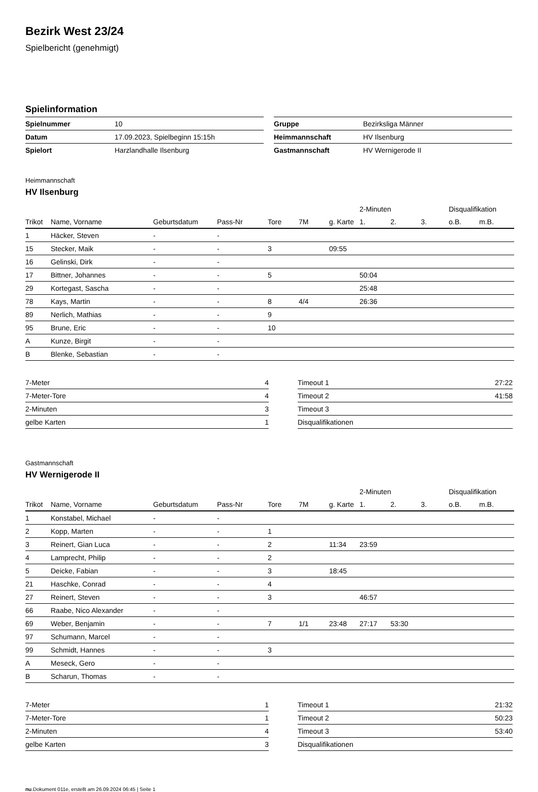Bezirk West 23/24
Spielbericht (genehmigt)
Spielinformation
| Spielnummer | 10 |
| Datum | 17.09.2023, Spielbeginn 15:15h |
| Spielort | Harzlandhalle Ilsenburg |
| Gruppe | Bezirksliga Männer |
| Heimmannschaft | HV Ilsenburg |
| Gastmannschaft | HV Wernigerode II |
Heimmannschaft
HV Ilsenburg
| | | | | | | | 2-Minuten | | | Disqualifikation | |
| Trikot | Name, Vorname | Geburtsdatum | Pass-Nr | Tore | 7M | g. Karte | 1. | 2. | 3. | o.B. | m.B. |
| 1 | Häcker, Steven | - | - | | | | | | | | |
| 15 | Stecker, Maik | - | - | 3 | | 09:55 | | | | | |
| 16 | Gelinski, Dirk | - | - | | | | | | | | |
| 17 | Bittner, Johannes | - | - | 5 | | | 50:04 | | | | |
| 29 | Kortegast, Sascha | - | - | | | | 25:48 | | | | |
| 78 | Kays, Martin | - | - | 8 | 4/4 | | 26:36 | | | | |
| 89 | Nerlich, Mathias | - | - | 9 | | | | | | | |
| 95 | Brune, Eric | - | - | 10 | | | | | | | |
| A | Kunze, Birgit | - | - | | | | | | | | |
| B | Blenke, Sebastian | - | - | | | | | | | | |
| 7-Meter | 4 |
| 7-Meter-Tore | 4 |
| 2-Minuten | 3 |
| gelbe Karten | 1 |
| Timeout 1 | 27:22 |
| Timeout 2 | 41:58 |
| Timeout 3 | |
| Disqualifikationen | |
Gastmannschaft
HV Wernigerode II
| | | | | | | | 2-Minuten | | | Disqualifikation | |
| Trikot | Name, Vorname | Geburtsdatum | Pass-Nr | Tore | 7M | g. Karte | 1. | 2. | 3. | o.B. | m.B. |
| 1 | Konstabel, Michael | - | - | | | | | | | | |
| 2 | Kopp, Marten | - | - | 1 | | | | | | | |
| 3 | Reinert, Gian Luca | - | - | 2 | | 11:34 | 23:59 | | | | |
| 4 | Lamprecht, Philip | - | - | 2 | | | | | | | |
| 5 | Deicke, Fabian | - | - | 3 | | 18:45 | | | | | |
| 21 | Haschke, Conrad | - | - | 4 | | | | | | | |
| 27 | Reinert, Steven | - | - | 3 | | | 46:57 | | | | |
| 66 | Raabe, Nico Alexander | - | - | | | | | | | | |
| 69 | Weber, Benjamin | - | - | 7 | 1/1 | 23:48 | 27:17 | 53:30 | | | |
| 97 | Schumann, Marcel | - | - | | | | | | | | |
| 99 | Schmidt, Hannes | - | - | 3 | | | | | | | |
| A | Meseck, Gero | - | - | | | | | | | | |
| B | Scharun, Thomas | - | - | | | | | | | | |
| 7-Meter | 1 |
| 7-Meter-Tore | 1 |
| 2-Minuten | 4 |
| gelbe Karten | 3 |
| Timeout 1 | 21:32 |
| Timeout 2 | 50:23 |
| Timeout 3 | 53:40 |
| Disqualifikationen | |
nu.Dokument 011e, erstellt am 26.09.2024 06:45 | Seite 1